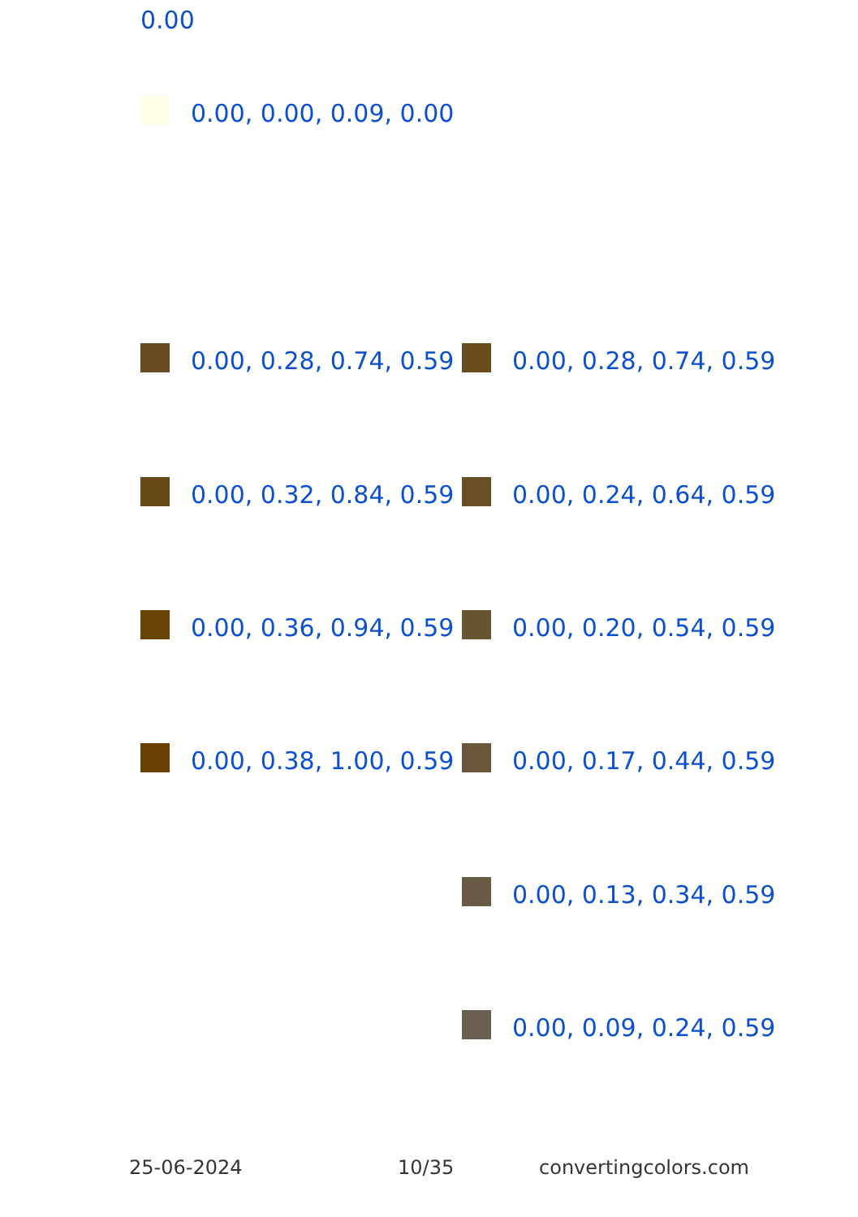0.00
0.00, 0.00, 0.09, 0.00
0.00, 0.28, 0.74, 0.59
0.00, 0.28, 0.74, 0.59
0.00, 0.32, 0.84, 0.59
0.00, 0.24, 0.64, 0.59
0.00, 0.36, 0.94, 0.59
0.00, 0.20, 0.54, 0.59
0.00, 0.38, 1.00, 0.59
0.00, 0.17, 0.44, 0.59
0.00, 0.13, 0.34, 0.59
0.00, 0.09, 0.24, 0.59
25-06-2024 10/35 convertingcolors.com